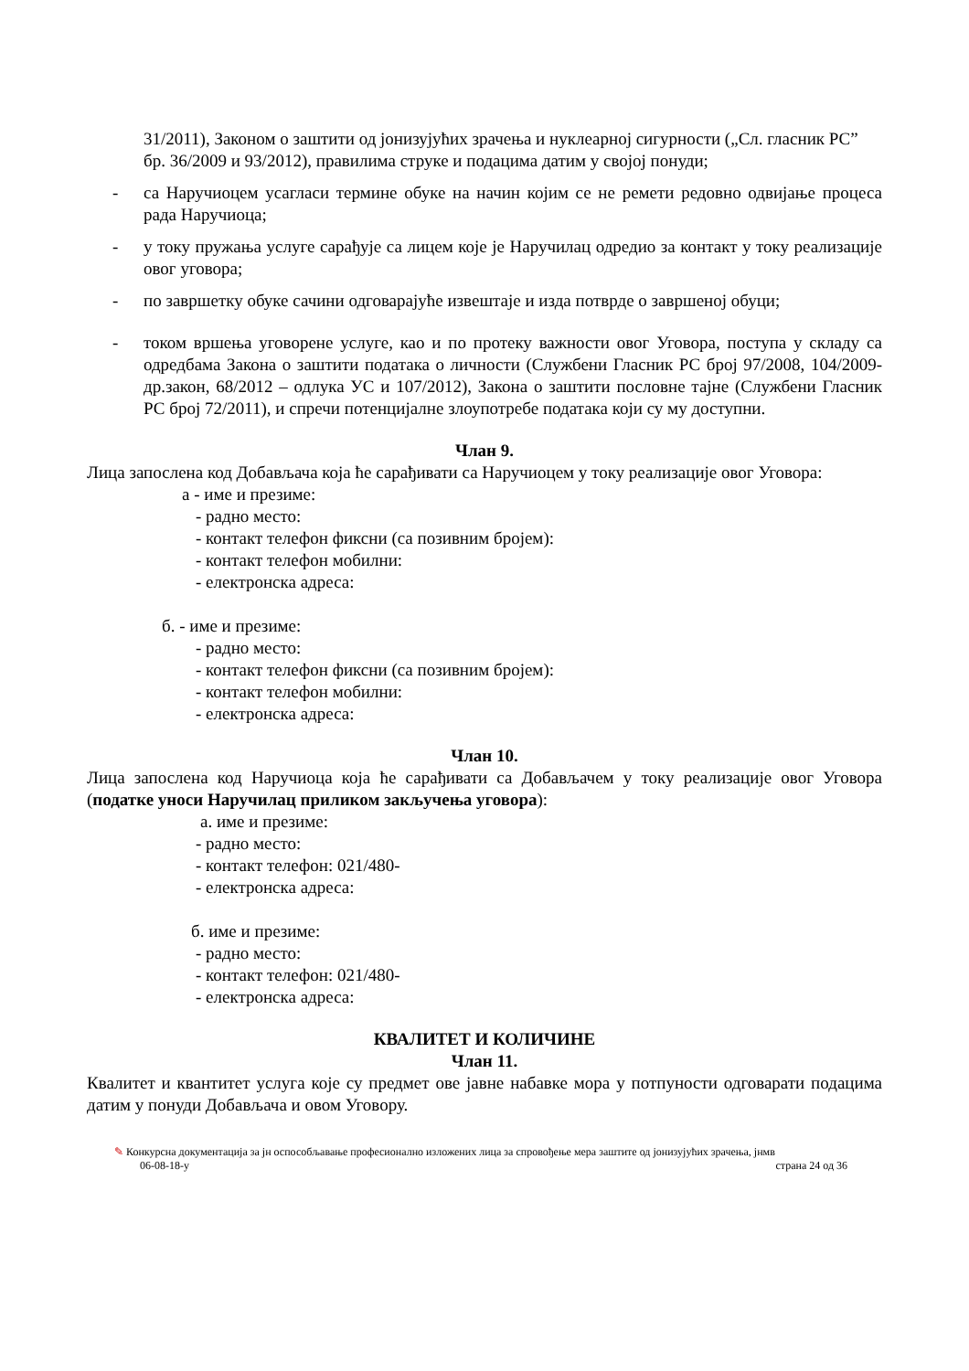31/2011), Законом о заштити од јонизујућих зрачења и нуклеарној сигурности („Сл. гласник РС” бр. 36/2009 и 93/2012), правилима струке и подацима датим у својој понуди;
- са Наручиоцем усагласи термине обуке на начин којим се не ремети редовно одвијање процеса рада Наручиоца;
- у току пружања услуге сарађује са лицем које је Наручилац одредио за контакт у току реализације овог уговора;
- по завршетку обуке сачини одговарајуће извештаје и изда потврде о завршеној обуци;
- током вршења уговорене услуге, као и по протеку важности овог Уговора, поступа у складу са одредбама Закона о заштити података о личности (Службени Гласник РС број 97/2008, 104/2009-др.закон, 68/2012 – одлука УС и 107/2012), Закона о заштити пословне тајне (Службени Гласник РС број 72/2011), и спречи потенцијалне злоупотребе података који су му доступни.
Члан 9.
Лица запослена код Добављача која ће сарађивати са Наручиоцем у току реализације овог Уговора:
а - име и презиме:
- радно место:
- контакт телефон фиксни (са позивним бројем):
- контакт телефон мобилни:
- електронска адреса:
б. - име и презиме:
- радно место:
- контакт телефон фиксни (са позивним бројем):
- контакт телефон мобилни:
- електронска адреса:
Члан 10.
Лица запослена код Наручиоца која ће сарађивати са Добављачем у току реализације овог Уговора (податке уноси Наручилац приликом закључења уговора):
а. име и презиме:
- радно место:
- контакт телефон: 021/480-
- електронска адреса:
б. име и презиме:
- радно место:
- контакт телефон: 021/480-
- електронска адреса:
КВАЛИТЕТ И КОЛИЧИНЕ
Члан 11.
Квалитет и квантитет услуга које су предмет ове јавне набавке мора у потпуности одговарати подацима датим у понуди Добављача и овом Уговору.
✎ Конкурсна документација за јн оспособљавање професионално изложених лица за спровођење мера заштите од јонизујућих зрачења, јнмв
06-08-18-у страна 24 од 36